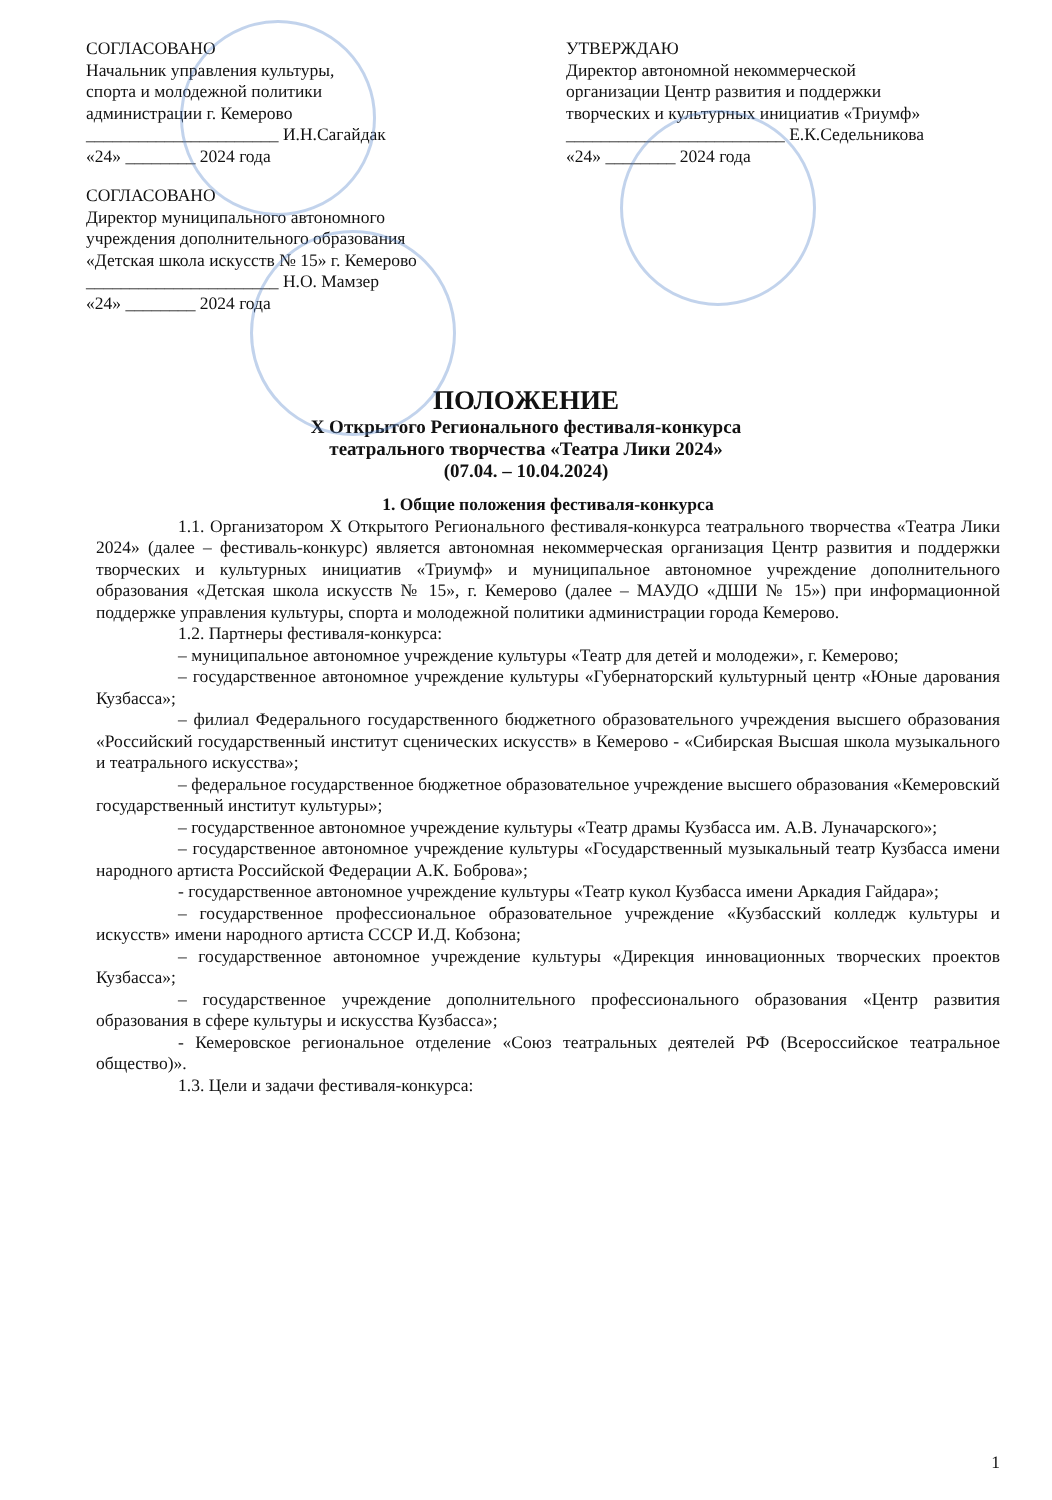СОГЛАСОВАНО
Начальник управления культуры,
спорта и молодежной политики
администрации г. Кемерово
______________________ И.Н.Сагайдак
«24» ________ 2024 года
УТВЕРЖДАЮ
Директор автономной некоммерческой
организации Центр развития и поддержки
творческих и культурных инициатив «Триумф»
_________________________ Е.К.Седельникова
«24» ________ 2024 года
СОГЛАСОВАНО
Директор муниципального автономного
учреждения дополнительного образования
«Детская школа искусств № 15» г. Кемерово
______________________ Н.О. Мамзер
«24» ________ 2024 года
ПОЛОЖЕНИЕ
X Открытого Регионального фестиваля-конкурса
театрального творчества «Театра Лики 2024»
(07.04. – 10.04.2024)
1. Общие положения фестиваля-конкурса
1.1. Организатором X Открытого Регионального фестиваля-конкурса театрального творчества «Театра Лики 2024» (далее – фестиваль-конкурс) является автономная некоммерческая организация Центр развития и поддержки творческих и культурных инициатив «Триумф» и муниципальное автономное учреждение дополнительного образования «Детская школа искусств № 15», г. Кемерово (далее – МАУДО «ДШИ № 15») при информационной поддержке управления культуры, спорта и молодежной политики администрации города Кемерово.
1.2. Партнеры фестиваля-конкурса:
– муниципальное автономное учреждение культуры «Театр для детей и молодежи», г. Кемерово;
– государственное автономное учреждение культуры «Губернаторский культурный центр «Юные дарования Кузбасса»;
– филиал Федерального государственного бюджетного образовательного учреждения высшего образования «Российский государственный институт сценических искусств» в Кемерово - «Сибирская Высшая школа музыкального и театрального искусства»;
– федеральное государственное бюджетное образовательное учреждение высшего образования «Кемеровский государственный институт культуры»;
– государственное автономное учреждение культуры «Театр драмы Кузбасса им. А.В. Луначарского»;
– государственное автономное учреждение культуры «Государственный музыкальный театр Кузбасса имени народного артиста Российской Федерации А.К. Боброва»;
- государственное автономное учреждение культуры «Театр кукол Кузбасса имени Аркадия Гайдара»;
– государственное профессиональное образовательное учреждение «Кузбасский колледж культуры и искусств» имени народного артиста СССР И.Д. Кобзона;
– государственное автономное учреждение культуры «Дирекция инновационных творческих проектов Кузбасса»;
– государственное учреждение дополнительного профессионального образования «Центр развития образования в сфере культуры и искусства Кузбасса»;
- Кемеровское региональное отделение «Союз театральных деятелей РФ (Всероссийское театральное общество)».
1.3. Цели и задачи фестиваля-конкурса:
1